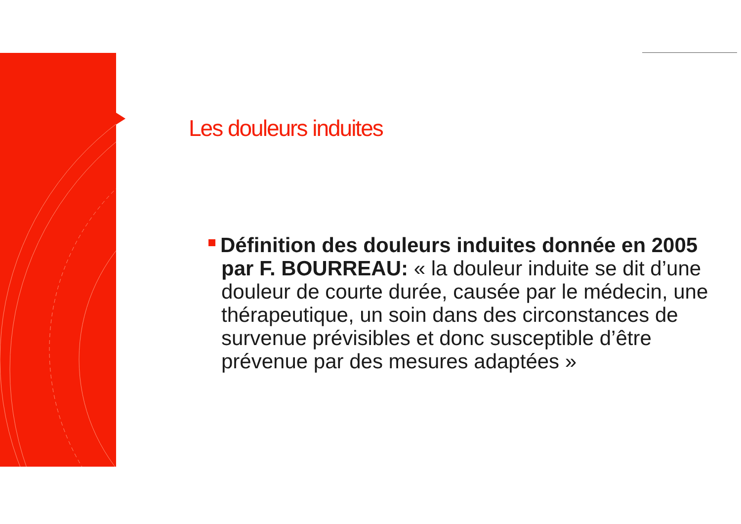Les douleurs induites
Définition des douleurs induites donnée en 2005 par F. BOURREAU: « la douleur induite se dit d’une douleur de courte durée, causée par le médecin, une thérapeutique, un soin dans des circonstances de survenue prévisibles et donc susceptible d’être prévenue par des mesures adaptées »